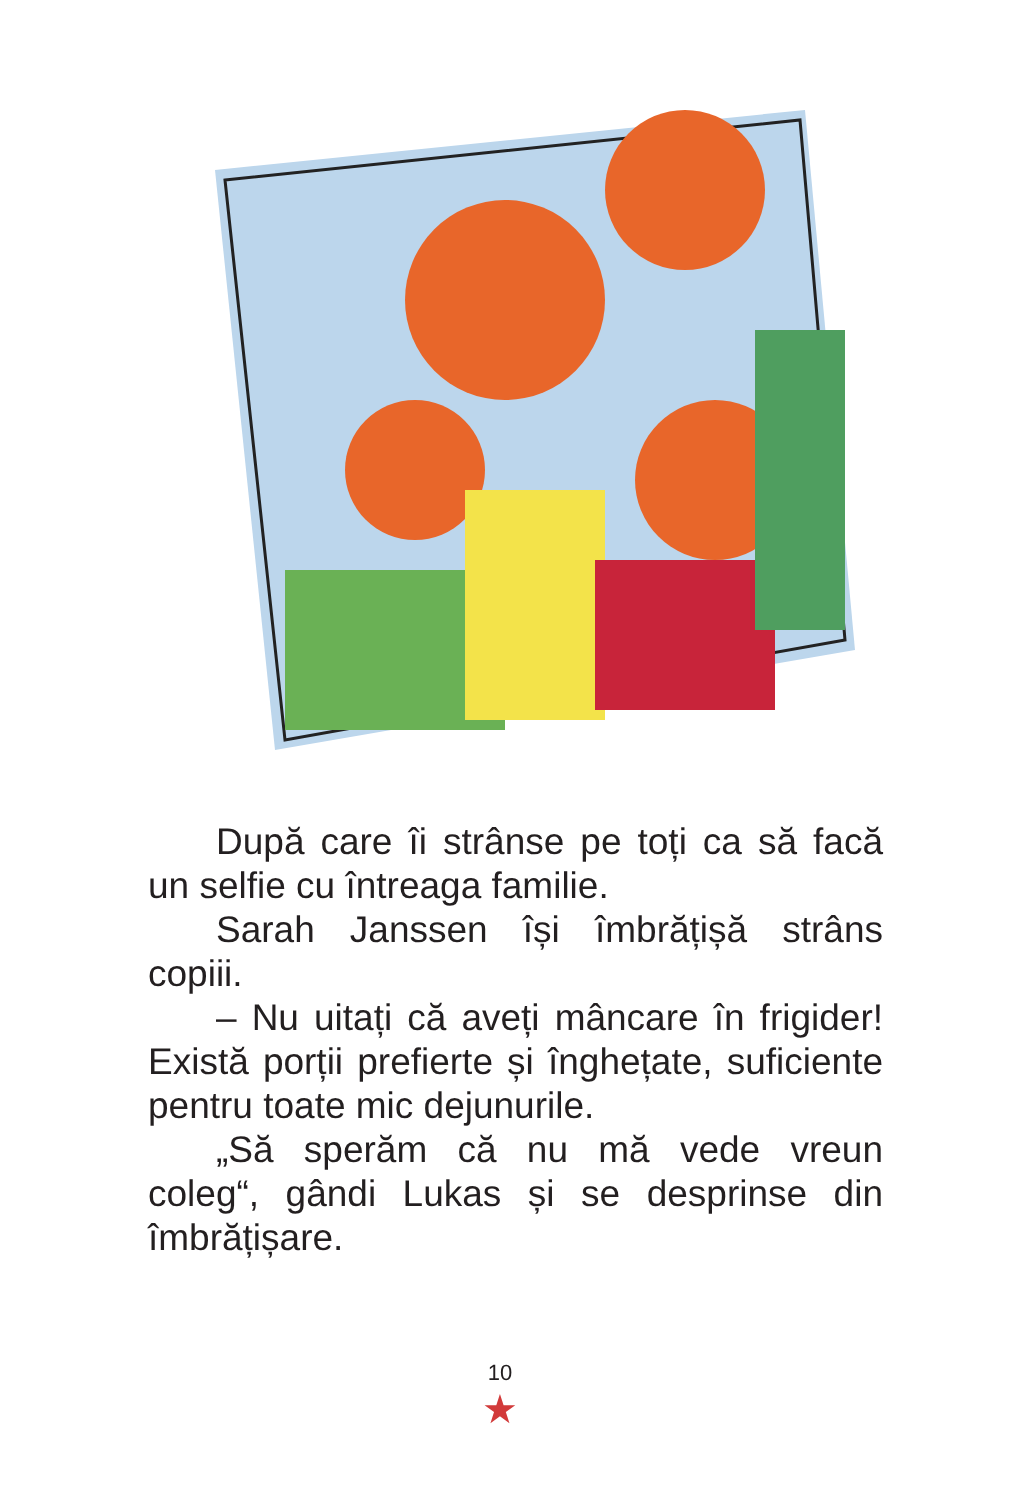După care îi strânse pe toți ca să facă un selfie cu întreaga familie.
Sarah Janssen își îmbrățișă strâns copiii.
– Nu uitați că aveți mâncare în frigider! Există porții prefierte și înghețate, suficiente pentru toate mic dejunurile.
„Să sperăm că nu mă vede vreun coleg“, gândi Lukas și se desprinse din îmbrățișare.
10
★